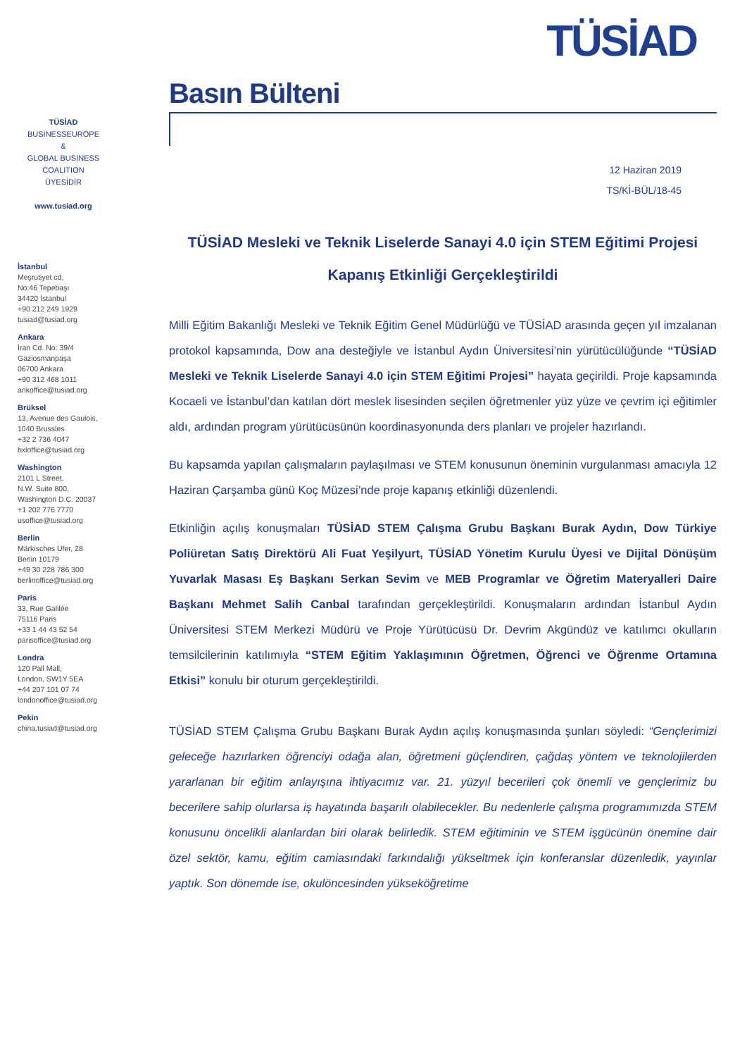TÜSİAD
TÜSİAD
BUSINESSEUROPE
&
GLOBAL BUSINESS
COALITION
ÜYESİDİR
www.tusiad.org
İstanbul
Meşrutiyet cd,
No:46 Tepebaşı
34420 İstanbul
+90 212 249 1929
tusiad@tusiad.org
Ankara
İran Cd. No: 39/4
Gaziosmanpaşa
06700 Ankara
+90 312 468 1011
ankoffice@tusiad.org
Brüksel
13, Avenue des Gaulois,
1040 Brussles
+32 2 736 4047
bxloffice@tusiad.org
Washington
2101 L Street,
N.W. Suite 800,
Washington D.C. 20037
+1 202 776 7770
usoffice@tusiad.org
Berlin
Märkisches Ufer, 28
Berlin 10179
+49 30 228 786 300
berlinoffice@tusiad.org
Paris
33, Rue Galilée
75116 Paris
+33 1 44 43 52 54
parisoffice@tusiad.org
Londra
120 Pall Mall,
London, SW1Y 5EA
+44 207 101 07 74
londonoffice@tusiad.org
Pekin
china.tusiad@tusiad.org
Basın Bülteni
12 Haziran 2019
TS/Kİ-BÜL/18-45
TÜSİAD Mesleki ve Teknik Liselerde Sanayi 4.0 için STEM Eğitimi Projesi
Kapanış Etkinliği Gerçekleştirildi
Milli Eğitim Bakanlığı Mesleki ve Teknik Eğitim Genel Müdürlüğü ve TÜSİAD arasında geçen yıl imzalanan protokol kapsamında, Dow ana desteğiyle ve İstanbul Aydın Üniversitesi’nin yürütücülüğünde “TÜSİAD Mesleki ve Teknik Liselerde Sanayi 4.0 için STEM Eğitimi Projesi” hayata geçirildi. Proje kapsamında Kocaeli ve İstanbul’dan katılan dört meslek lisesinden seçilen öğretmenler yüz yüze ve çevrim içi eğitimler aldı, ardından program yürütücüsünün koordinasyonunda ders planları ve projeler hazırlandı.
Bu kapsamda yapılan çalışmaların paylaşılması ve STEM konusunun öneminin vurgulanması amacıyla 12 Haziran Çarşamba günü Koç Müzesi’nde proje kapanış etkinliği düzenlendi.
Etkinliğin açılış konuşmaları TÜSİAD STEM Çalışma Grubu Başkanı Burak Aydın, Dow Türkiye Poliüretan Satış Direktörü Ali Fuat Yeşilyurt, TÜSİAD Yönetim Kurulu Üyesi ve Dijital Dönüşüm Yuvarlak Masası Eş Başkanı Serkan Sevim ve MEB Programlar ve Öğretim Materyalleri Daire Başkanı Mehmet Salih Canbal tarafından gerçekleştirildi. Konuşmaların ardından İstanbul Aydın Üniversitesi STEM Merkezi Müdürü ve Proje Yürütücüsü Dr. Devrim Akgündüz ve katılımcı okulların temsilcilerinin katılımıyla “STEM Eğitim Yaklaşımının Öğretmen, Öğrenci ve Öğrenme Ortamına Etkisi” konulu bir oturum gerçekleştirildi.
TÜSİAD STEM Çalışma Grubu Başkanı Burak Aydın açılış konuşmasında şunları söyledi: “Gençlerimizi geleceğe hazırlarken öğrenciyi odağa alan, öğretmeni güçlendiren, çağdaş yöntem ve teknolojilerden yararlanan bir eğitim anlayışına ihtiyacımız var. 21. yüzyıl becerileri çok önemli ve gençlerimiz bu becerilere sahip olurlarsa iş hayatında başarılı olabilecekler. Bu nedenlerle çalışma programımızda STEM konusunu öncelikli alanlardan biri olarak belirledik. STEM eğitiminin ve STEM işgücünün önemine dair özel sektör, kamu, eğitim camiasındaki farkındalığı yükseltmek için konferanslar düzenledik, yayınlar yaptık. Son dönemde ise, okulöncesinden yükseköğretime